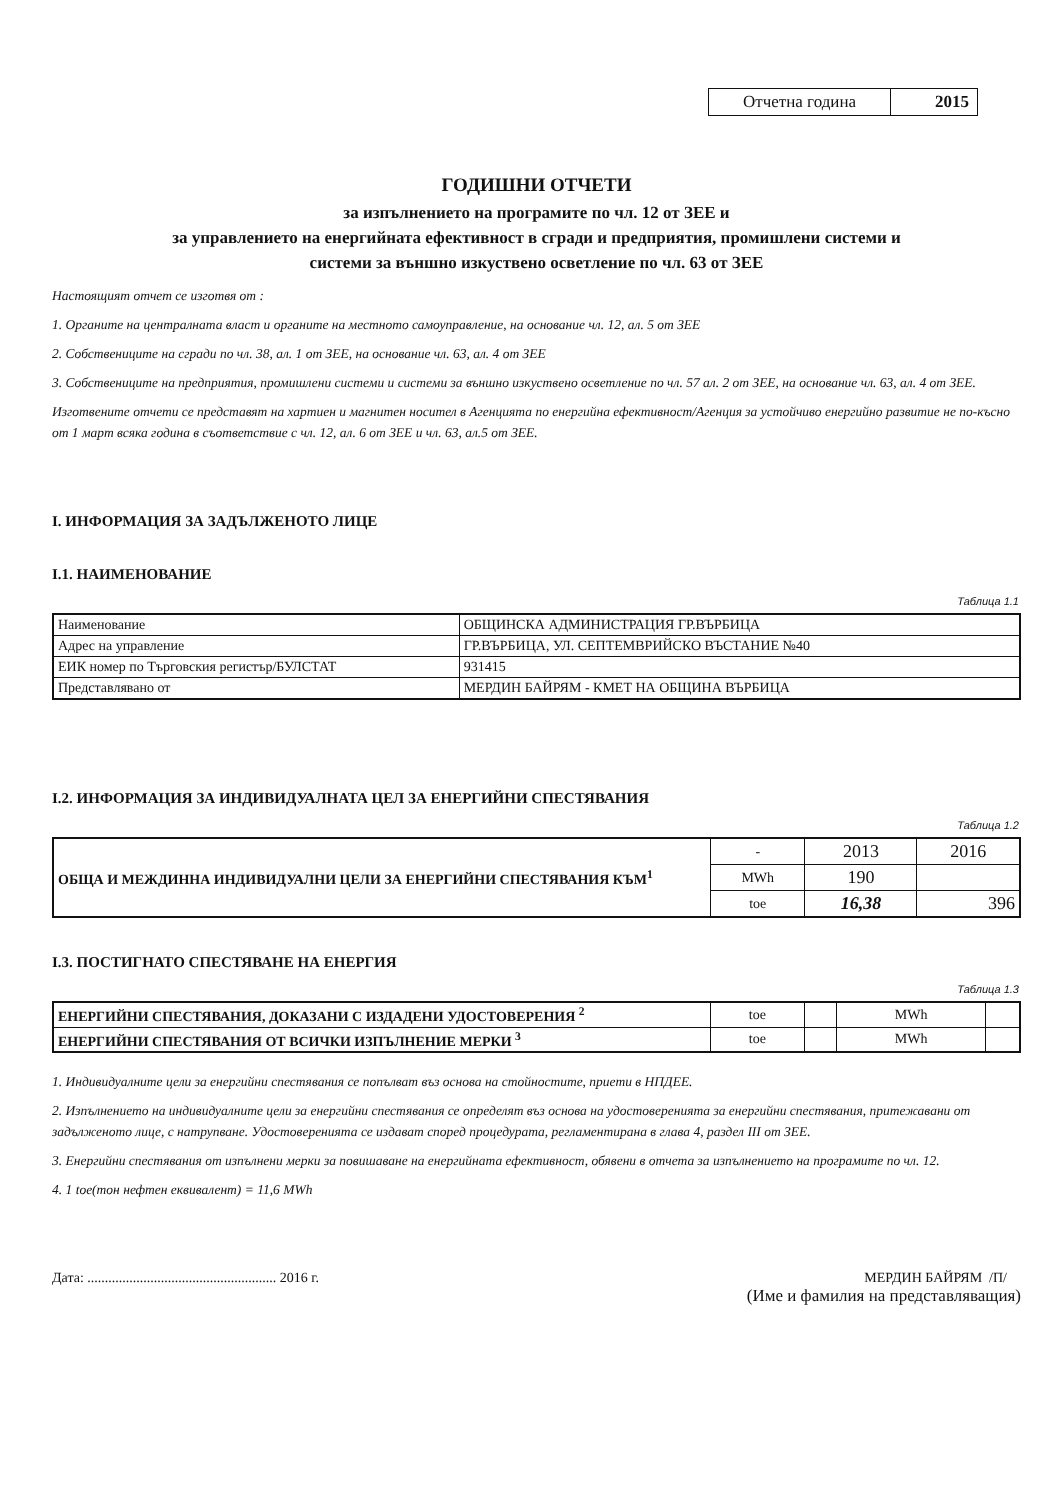| Отчетна година | 2015 |
ГОДИШНИ ОТЧЕТИ
за изпълнението на програмите по чл. 12 от ЗЕЕ и
за управлението на енергийната ефективност в сгради и предприятия, промишлени системи и
системи за външно изкуствено осветление по чл. 63 от ЗЕЕ
Настоящият отчет се изготвя от :
1. Органите на централната власт и органите на местното самоуправление, на основание чл. 12, ал. 5 от ЗЕЕ
2. Собствениците на сгради по чл. 38, ал. 1 от ЗЕЕ, на основание чл. 63, ал. 4 от ЗЕЕ
3. Собствениците на предприятия, промишлени системи и системи за външно изкуствено осветление по чл. 57 ал. 2 от ЗЕЕ, на основание чл. 63, ал. 4 от ЗЕЕ.
Изготвените отчети се представят на хартиен и магнитен носител в Агенцията по енергийна ефективност/Агенция за устойчиво енергийно развитие не по-късно от 1 март всяка година в съответствие с чл. 12, ал. 6 от ЗЕЕ и чл. 63, ал.5 от ЗЕЕ.
I. ИНФОРМАЦИЯ ЗА ЗАДЪЛЖЕНОТО ЛИЦЕ
I.1. НАИМЕНОВАНИЕ
Таблица 1.1
| Наименование | ОБЩИНСКА АДМИНИСТРАЦИЯ ГР.ВЪРБИЦА |
| Адрес на управление | ГР.ВЪРБИЦА, УЛ. СЕПТЕМВРИЙСКО ВЪСТАНИЕ №40 |
| ЕИК номер по Търговския регистър/БУЛСТАТ | 931415 |
| Представлявано от | МЕРДИН БАЙРЯМ - КМЕТ НА ОБЩИНА ВЪРБИЦА |
I.2. ИНФОРМАЦИЯ ЗА ИНДИВИДУАЛНАТА ЦЕЛ ЗА ЕНЕРГИЙНИ СПЕСТЯВАНИЯ
Таблица 1.2
| ОБЩА И МЕЖДИННА ИНДИВИДУАЛНИ ЦЕЛИ ЗА ЕНЕРГИЙНИ СПЕСТЯВАНИЯ КЪМ<sup>1</sup> | - | 2013 | 2016 |
| | MWh | 190 | |
| | toe | 16,38 | 396 |
I.3. ПОСТИГНАТО СПЕСТЯВАНЕ НА ЕНЕРГИЯ
Таблица 1.3
| ЕНЕРГИЙНИ СПЕСТЯВАНИЯ, ДОКАЗАНИ С ИЗДАДЕНИ УДОСТОВЕРЕНИЯ <sup>2</sup> | toe | | MWh | |
| ЕНЕРГИЙНИ СПЕСТЯВАНИЯ ОТ ВСИЧКИ ИЗПЪЛНЕНИЕ МЕРКИ <sup>3</sup> | toe | | MWh | |
1. Индивидуалните цели за енергийни спестявания се попълват въз основа на стойностите, приети в НПДЕЕ.
2. Изпълнението на индивидуалните цели за енергийни спестявания се определят въз основа на удостоверенията за енергийни спестявания, притежавани от задълженото лице, с натрупване. Удостоверенията се издават според процедурата, регламентирана в глава 4, раздел III от ЗЕЕ.
3. Енергийни спестявания от изпълнени мерки за повишаване на енергийната ефективност, обявени в отчета за изпълнението на програмите по чл. 12.
4. 1 toe(тон нефтен еквивалент) = 11,6 MWh
Дата: ...................................................... 2016 г.
МЕРДИН БАЙРЯМ /П/
(Име и фамилия на представляващия)